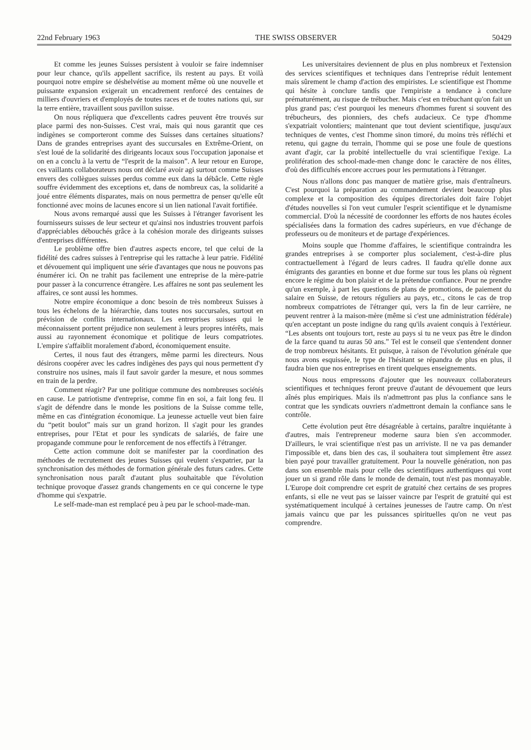22nd February 1963 THE SWISS OBSERVER 50429
Et comme les jeunes Suisses persistent à vouloir se faire indemniser pour leur chance, qu'ils appellent sacrifice, ils restent au pays. Et voilà pourquoi notre empire se déshelvétise au moment même où une nouvelle et puissante expansion exigerait un encadrement renforcé des centaines de milliers d'ouvriers et d'employés de toutes races et de toutes nations qui, sur la terre entière, travaillent sous pavillon suisse.
On nous répliquera que d'excellents cadres peuvent être trouvés sur place parmi des non-Suisses. C'est vrai, mais qui nous garantit que ces indigènes se comporteront comme des Suisses dans certaines situations? Dans de grandes entreprises ayant des succursales en Extrême-Orient, on s'est loué de la solidarité des dirigeants locaux sous l'occupation japonaise et on en a conclu à la vertu de “l'esprit de la maison”. A leur retour en Europe, ces vaillants collaborateurs nous ont déclaré avoir agi surtout comme Suisses envers des collègues suisses perdus comme eux dans la débâcle. Cette règle souffre évidemment des exceptions et, dans de nombreux cas, la solidarité a joué entre éléments disparates, mais on nous permettra de penser qu'elle eût fonctionné avec moins de lacunes encore si un lien national l'avait fortifiée.
Nous avons remarqué aussi que les Suisses à l'étranger favorisent les fournisseurs suisses de leur secteur et qu'ainsi nos industries trouvent parfois d'appréciables débouchés grâce à la cohésion morale des dirigeants suisses d'entreprises différentes.
Le problème offre bien d'autres aspects encore, tel que celui de la fidélité des cadres suisses à l'entreprise qui les rattache à leur patrie. Fidélité et dévouement qui impliquent une série d'avantages que nous ne pouvons pas énumérer ici. On ne trahit pas facilement une entreprise de la mère-patrie pour passer à la concurrence étrangère. Les affaires ne sont pas seulement les affaires, ce sont aussi les hommes.
Notre empire économique a donc besoin de très nombreux Suisses à tous les échelons de la hiérarchie, dans toutes nos succursales, surtout en prévision de conflits internationaux. Les entreprises suisses qui le méconnaissent portent préjudice non seulement à leurs propres intérêts, mais aussi au rayonnement économique et politique de leurs compatriotes. L'empire s'affaiblit moralement d'abord, économiquement ensuite.
Certes, il nous faut des étrangers, même parmi les directeurs. Nous désirons coopérer avec les cadres indigènes des pays qui nous permettent d'y construire nos usines, mais il faut savoir garder la mesure, et nous sommes en train de la perdre.
Comment réagir? Par une politique commune des nombreuses sociétés en cause. Le patriotisme d'entreprise, comme fin en soi, a fait long feu. Il s'agit de défendre dans le monde les positions de la Suisse comme telle, même en cas d'intégration économique. La jeunesse actuelle veut bien faire du “petit boulot” mais sur un grand horizon. Il s'agit pour les grandes entreprises, pour l'Etat et pour les syndicats de salariés, de faire une propagande commune pour le renforcement de nos effectifs à l'étranger.
Cette action commune doit se manifester par la coordination des méthodes de recrutement des jeunes Suisses qui veulent s'expatrier, par la synchronisation des méthodes de formation générale des futurs cadres. Cette synchronisation nous paraît d'autant plus souhaitable que l'évolution technique provoque d'assez grands changements en ce qui concerne le type d'homme qui s'expatrie.
Le self-made-man est remplacé peu à peu par le school-made-man.
Les universitaires deviennent de plus en plus nombreux et l'extension des services scientifiques et techniques dans l'entreprise réduit lentement mais sûrement le champ d'action des empiristes. Le scientifique est l'homme qui hésite à conclure tandis que l'empiriste a tendance à conclure prématurément, au risque de trébucher. Mais c'est en trébuchant qu'on fait un plus grand pas; c'est pourquoi les meneurs d'hommes furent si souvent des trébucheurs, des pionniers, des chefs audacieux. Ce type d'homme s'expatriait volontiers; maintenant que tout devient scientifique, jusqu'aux techniques de ventes, c'est l'homme sinon timoré, du moins très réfléchi et retenu, qui gagne du terrain, l'homme qui se pose une foule de questions avant d'agir, car la probité intellectuelle du vrai scientifique l'exige. La prolifération des school-made-men change donc le caractère de nos élites, d'où des difficultés encore accrues pour les permutations à l'étranger.
Nous n'allons donc pas manquer de matière grise, mais d'entraîneurs. C'est pourquoi la préparation au commandement devient beaucoup plus complexe et la composition des équipes directoriales doit faire l'objet d'études nouvelles si l'on veut cumuler l'esprit scientifique et le dynamisme commercial. D'où la nécessité de coordonner les efforts de nos hautes écoles spécialisées dans la formation des cadres supérieurs, en vue d'échange de professeurs ou de moniteurs et de partage d'expériences.
Moins souple que l'homme d'affaires, le scientifique contraindra les grandes entreprises à se comporter plus socialement, c'est-à-dire plus contractuellement à l'égard de leurs cadres. Il faudra qu'elle donne aux émigrants des garanties en bonne et due forme sur tous les plans où règnent encore le régime du bon plaisir et de la prétendue confiance. Pour ne prendre qu'un exemple, à part les questions de plans de promotions, de paiement du salaire en Suisse, de retours réguliers au pays, etc., citons le cas de trop nombreux compatriotes de l'étranger qui, vers la fin de leur carrière, ne peuvent rentrer à la maison-mère (même si c'est une administration fédérale) qu'en acceptant un poste indigne du rang qu'ils avaient conquis à l'extérieur. “Les absents ont toujours tort, reste au pays si tu ne veux pas être le dindon de la farce quand tu auras 50 ans.” Tel est le conseil que s'entendent donner de trop nombreux hésitants. Et puisque, à raison de l'évolution générale que nous avons esquissée, le type de l'hésitant se répandra de plus en plus, il faudra bien que nos entreprises en tirent quelques enseignements.
Nous nous empressons d'ajouter que les nouveaux collaborateurs scientifiques et techniques feront preuve d'autant de dévouement que leurs aînés plus empiriques. Mais ils n'admettront pas plus la confiance sans le contrat que les syndicats ouvriers n'admettront demain la confiance sans le contrôle.
Cette évolution peut être désagréable à certains, paraître inquiétante à d'autres, mais l'entrepreneur moderne saura bien s'en accommoder. D'ailleurs, le vrai scientifique n'est pas un arriviste. Il ne va pas demander l'impossible et, dans bien des cas, il souhaitera tout simplement être assez bien payé pour travailler gratuitement. Pour la nouvelle génération, non pas dans son ensemble mais pour celle des scientifiques authentiques qui vont jouer un si grand rôle dans le monde de demain, tout n'est pas monnayable. L'Europe doit comprendre cet esprit de gratuité chez certains de ses propres enfants, si elle ne veut pas se laisser vaincre par l'esprit de gratuité qui est systématiquement inculqué à certaines jeunesses de l'autre camp. On n'est jamais vaincu que par les puissances spirituelles qu'on ne veut pas comprendre.